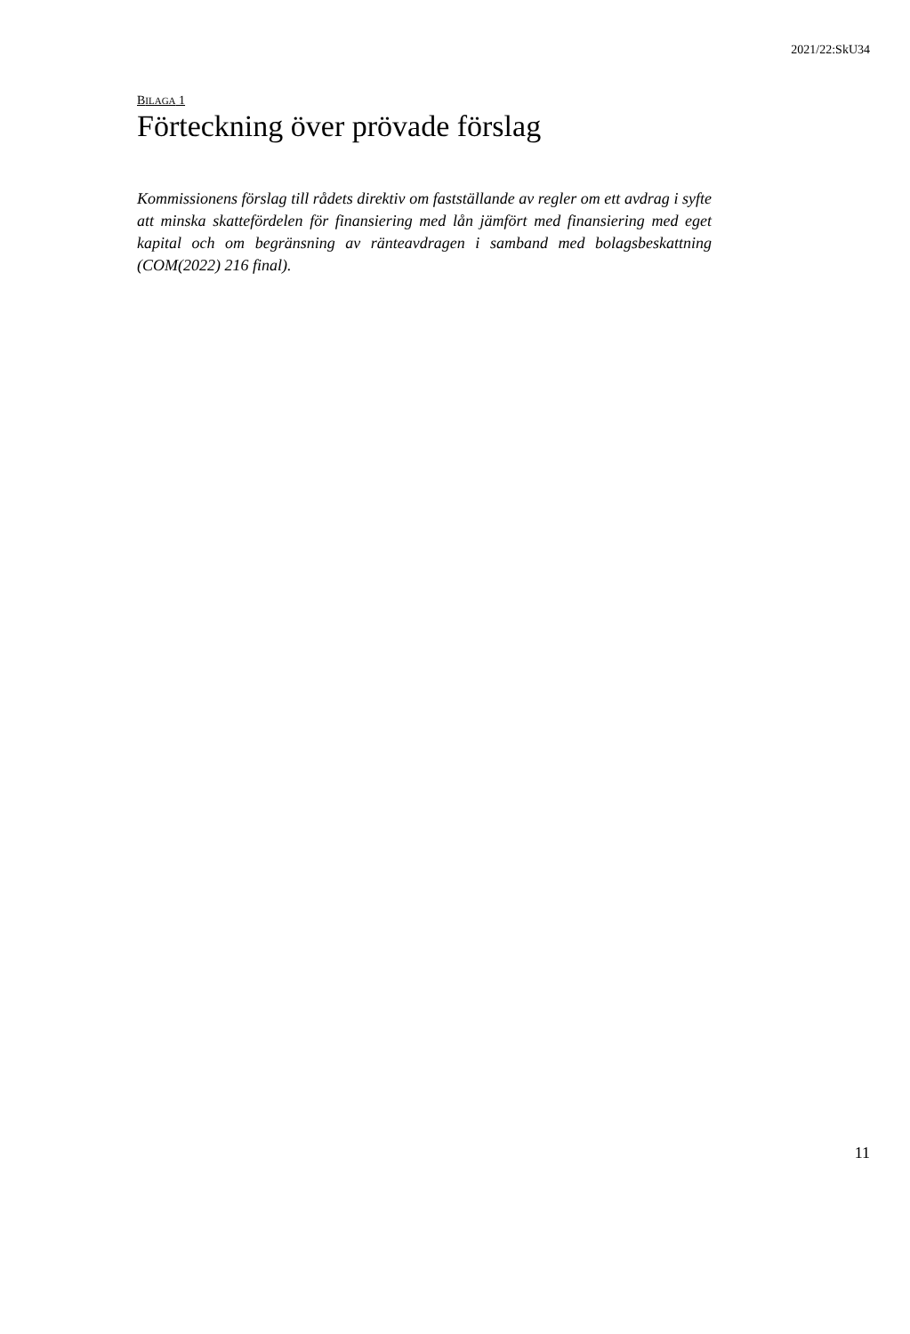2021/22:SkU34
BILAGA 1
Förteckning över prövade förslag
Kommissionens förslag till rådets direktiv om fastställande av regler om ett avdrag i syfte att minska skattefördelen för finansiering med lån jämfört med finansiering med eget kapital och om begränsning av ränteavdragen i samband med bolagsbeskattning (COM(2022) 216 final).
11